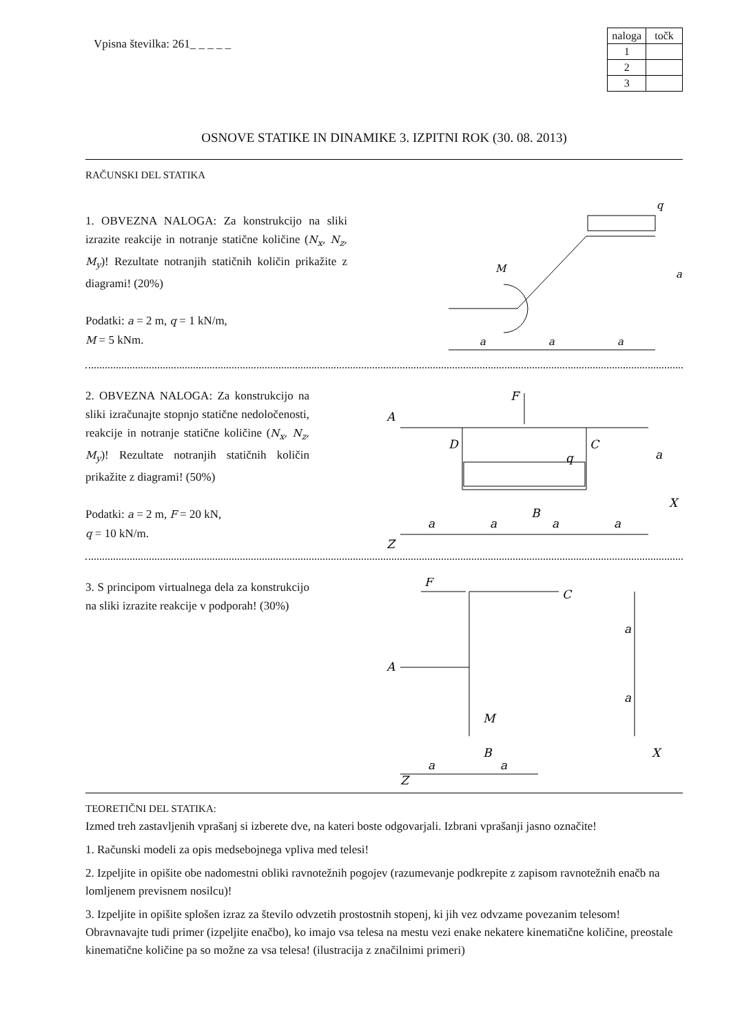Vpisna številka: 261_ _ _ _ _
| naloga | točk |
| --- | --- |
| 1 | |
| 2 | |
| 3 | |
OSNOVE STATIKE IN DINAMIKE 3. IZPITNI ROK (30. 08. 2013)
RAČUNSKI DEL STATIKA
1. OBVEZNA NALOGA: Za konstrukcijo na sliki izrazite reakcije in notranje statične količine (N<sub>x</sub>, N<sub>z</sub>, M<sub>y</sub>)! Rezultate notranjih statičnih količin prikažite z diagrami! (20%)
Podatki: a = 2 m, q = 1 kN/m,
M = 5 kNm.
q
M
a
a
a
a
2. OBVEZNA NALOGA: Za konstrukcijo na sliki izračunajte stopnjo statične nedoločenosti, reakcije in notranje statične količine (N<sub>x</sub>, N<sub>z</sub>, M<sub>y</sub>)! Rezultate notranjih statičnih količin prikažite z diagrami! (50%)
Podatki: a = 2 m, F = 20 kN,
q = 10 kN/m.
F
A
D
C
q
B
X
Z
a
a
a
a
a
3. S principom virtualnega dela za konstrukcijo na sliki izrazite reakcije v podporah! (30%)
F
C
A
M
B
X
Z
a
a
a
a
TEORETIČNI DEL STATIKA:
Izmed treh zastavljenih vprašanj si izberete dve, na kateri boste odgovarjali. Izbrani vprašanji jasno označite!
1. Računski modeli za opis medsebojnega vpliva med telesi!
2. Izpeljite in opišite obe nadomestni obliki ravnotežnih pogojev (razumevanje podkrepite z zapisom ravnotežnih enačb na lomljenem previsnem nosilcu)!
3. Izpeljite in opišite splošen izraz za število odvzetih prostostnih stopenj, ki jih vez odvzame povezanim telesom! Obravnavajte tudi primer (izpeljite enačbo), ko imajo vsa telesa na mestu vezi enake nekatere kinematične količine, preostale kinematične količine pa so možne za vsa telesa! (ilustracija z značilnimi primeri)